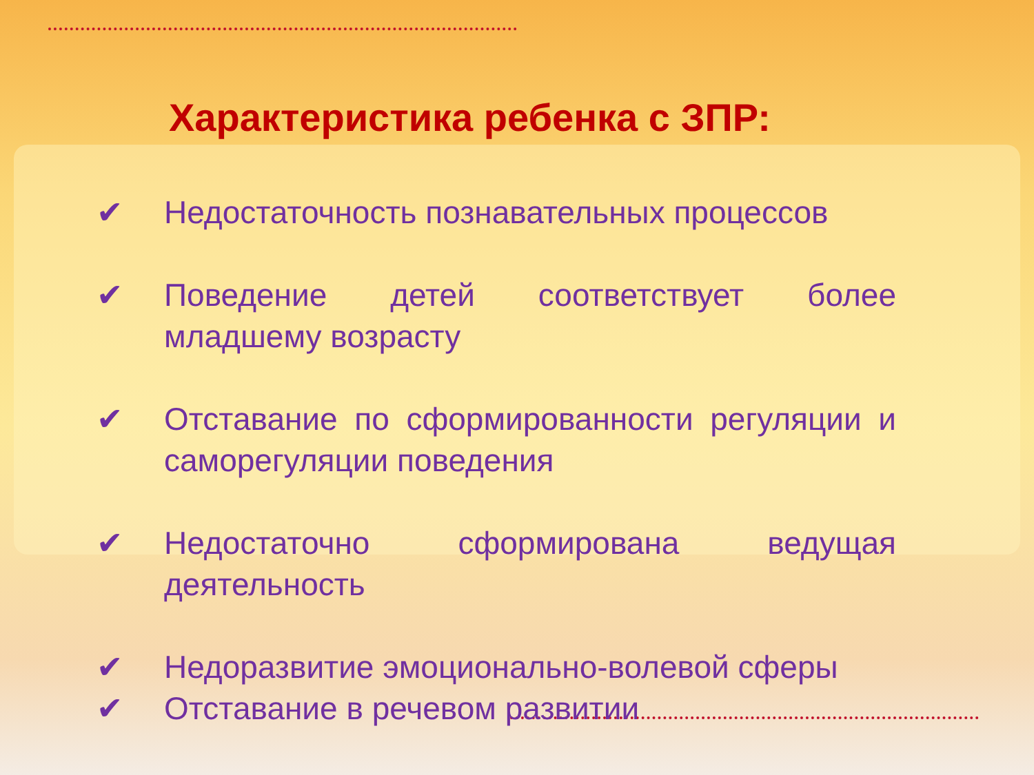Характеристика ребенка с ЗПР:
✔ Недостаточность познавательных процессов
✔ Поведение детей соответствует более младшему возрасту
✔ Отставание по сформированности регуляции и саморегуляции поведения
✔ Недостаточно сформирована ведущая деятельность
✔ Недоразвитие эмоционально-волевой сферы
✔ Отставание в речевом развитии